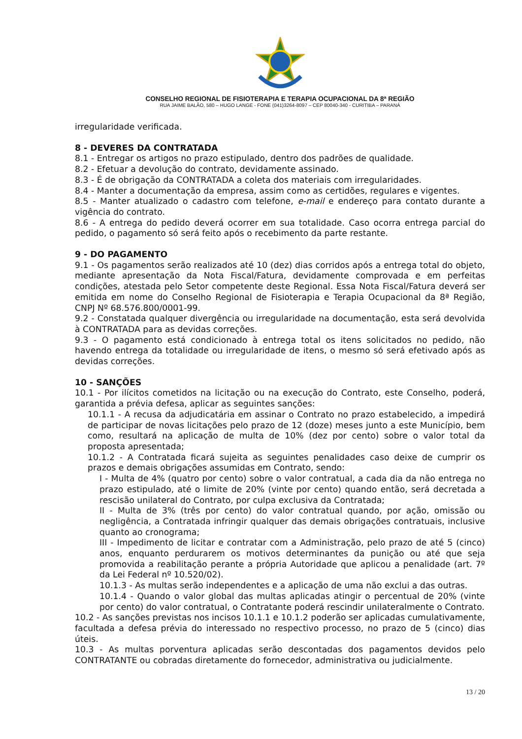CONSELHO REGIONAL DE FISIOTERAPIA E TERAPIA OCUPACIONAL DA 8ª REGIÃO
RUA JAIME BALÃO, 580 – HUGO LANGE - FONE (041)3264-8097 – CEP 80040-340 - CURITIBA – PARANÁ
irregularidade verificada.
8 - DEVERES DA CONTRATADA
8.1 - Entregar os artigos no prazo estipulado, dentro dos padrões de qualidade.
8.2 - Efetuar a devolução do contrato, devidamente assinado.
8.3 - É de obrigação da CONTRATADA a coleta dos materiais com irregularidades.
8.4 - Manter a documentação da empresa, assim como as certidões, regulares e vigentes.
8.5 - Manter atualizado o cadastro com telefone, e-mail e endereço para contato durante a vigência do contrato.
8.6 - A entrega do pedido deverá ocorrer em sua totalidade. Caso ocorra entrega parcial do pedido, o pagamento só será feito após o recebimento da parte restante.
9 - DO PAGAMENTO
9.1 - Os pagamentos serão realizados até 10 (dez) dias corridos após a entrega total do objeto, mediante apresentação da Nota Fiscal/Fatura, devidamente comprovada e em perfeitas condições, atestada pelo Setor competente deste Regional. Essa Nota Fiscal/Fatura deverá ser emitida em nome do Conselho Regional de Fisioterapia e Terapia Ocupacional da 8ª Região, CNPJ Nº 68.576.800/0001-99.
9.2 - Constatada qualquer divergência ou irregularidade na documentação, esta será devolvida à CONTRATADA para as devidas correções.
9.3 - O pagamento está condicionado à entrega total os itens solicitados no pedido, não havendo entrega da totalidade ou irregularidade de itens, o mesmo só será efetivado após as devidas correções.
10 - SANÇÕES
10.1 - Por ilícitos cometidos na licitação ou na execução do Contrato, este Conselho, poderá, garantida a prévia defesa, aplicar as seguintes sanções:
10.1.1 - A recusa da adjudicatária em assinar o Contrato no prazo estabelecido, a impedirá de participar de novas licitações pelo prazo de 12 (doze) meses junto a este Município, bem como, resultará na aplicação de multa de 10% (dez por cento) sobre o valor total da proposta apresentada;
10.1.2 - A Contratada ficará sujeita as seguintes penalidades caso deixe de cumprir os prazos e demais obrigações assumidas em Contrato, sendo:
I - Multa de 4% (quatro por cento) sobre o valor contratual, a cada dia da não entrega no prazo estipulado, até o limite de 20% (vinte por cento) quando então, será decretada a rescisão unilateral do Contrato, por culpa exclusiva da Contratada;
II - Multa de 3% (três por cento) do valor contratual quando, por ação, omissão ou negligência, a Contratada infringir qualquer das demais obrigações contratuais, inclusive quanto ao cronograma;
III - Impedimento de licitar e contratar com a Administração, pelo prazo de até 5 (cinco) anos, enquanto perdurarem os motivos determinantes da punição ou até que seja promovida a reabilitação perante a própria Autoridade que aplicou a penalidade (art. 7º da Lei Federal nº 10.520/02).
10.1.3 - As multas serão independentes e a aplicação de uma não exclui a das outras.
10.1.4 - Quando o valor global das multas aplicadas atingir o percentual de 20% (vinte por cento) do valor contratual, o Contratante poderá rescindir unilateralmente o Contrato.
10.2 - As sanções previstas nos incisos 10.1.1 e 10.1.2 poderão ser aplicadas cumulativamente, facultada a defesa prévia do interessado no respectivo processo, no prazo de 5 (cinco) dias úteis.
10.3 - As multas porventura aplicadas serão descontadas dos pagamentos devidos pelo CONTRATANTE ou cobradas diretamente do fornecedor, administrativa ou judicialmente.
13 / 20